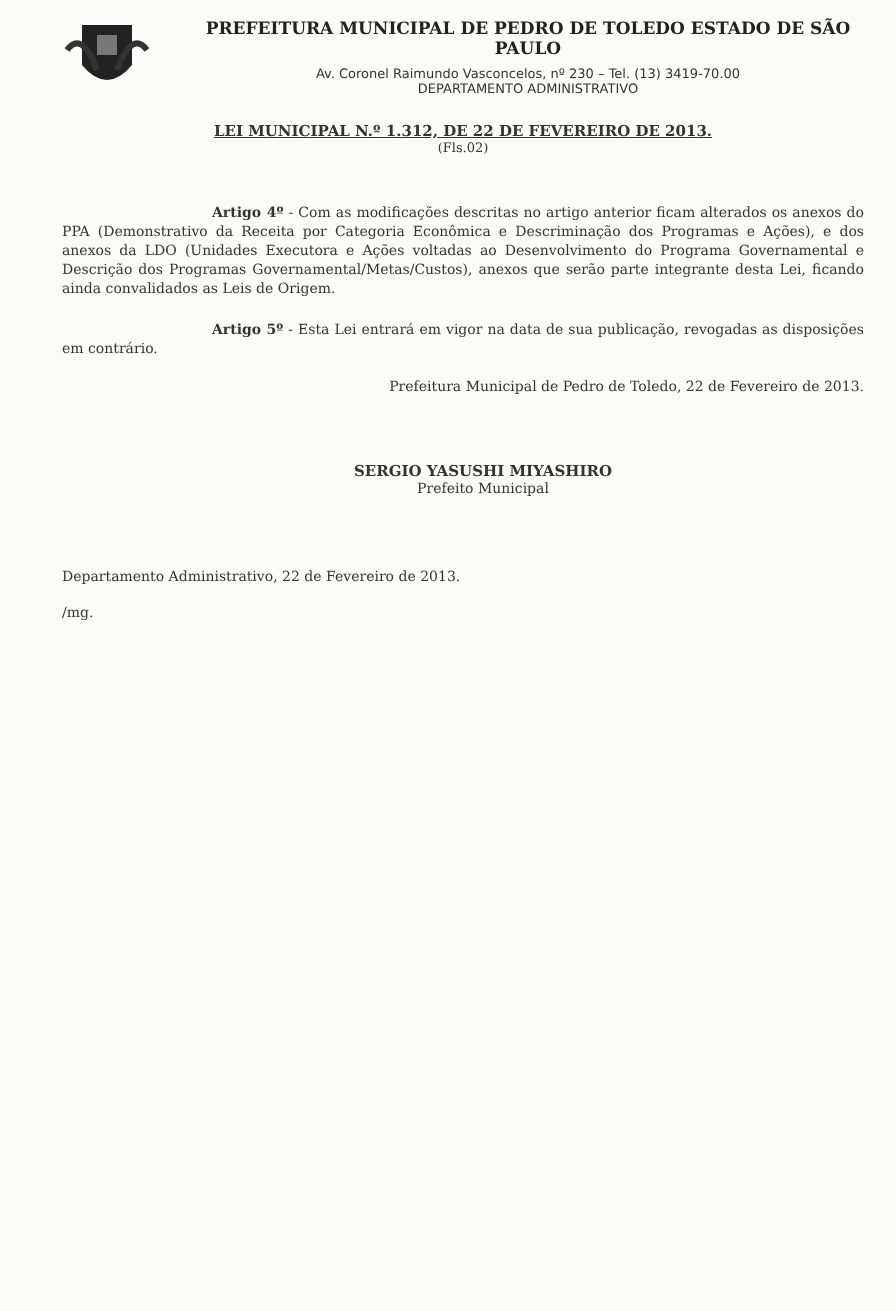PREFEITURA MUNICIPAL DE PEDRO DE TOLEDO ESTADO DE SÃO PAULO
Av. Coronel Raimundo Vasconcelos, nº 230 – Tel. (13) 3419-70.00
DEPARTAMENTO ADMINISTRATIVO
LEI MUNICIPAL N.º 1.312, DE 22 DE FEVEREIRO DE 2013.
(Fls.02)
Artigo 4º - Com as modificações descritas no artigo anterior ficam alterados os anexos do PPA (Demonstrativo da Receita por Categoria Econômica e Descriminação dos Programas e Ações), e dos anexos da LDO (Unidades Executora e Ações voltadas ao Desenvolvimento do Programa Governamental e Descrição dos Programas Governamental/Metas/Custos), anexos que serão parte integrante desta Lei, ficando ainda convalidados as Leis de Origem.
Artigo 5º - Esta Lei entrará em vigor na data de sua publicação, revogadas as disposições em contrário.
Prefeitura Municipal de Pedro de Toledo, 22 de Fevereiro de 2013.
SERGIO YASUSHI MIYASHIRO
Prefeito Municipal
Departamento Administrativo, 22 de Fevereiro de 2013.
/mg.